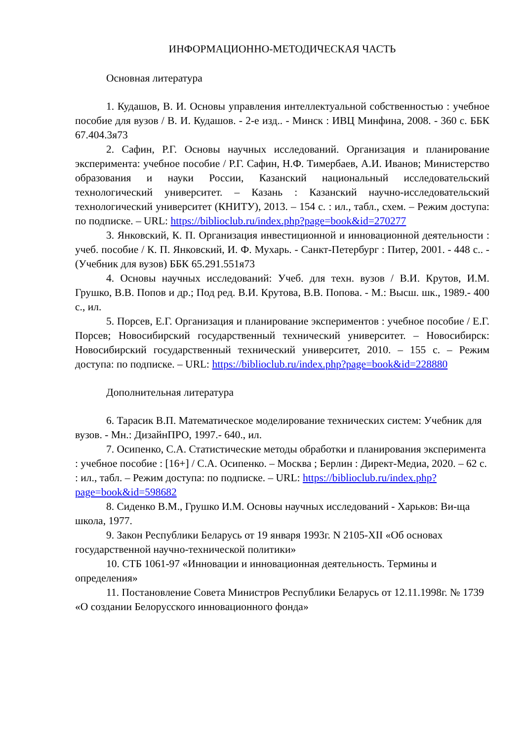ИНФОРМАЦИОННО-МЕТОДИЧЕСКАЯ ЧАСТЬ
Основная литература
1. Кудашов, В. И. Основы управления интеллектуальной собственностью : учебное пособие для вузов / В. И. Кудашов. - 2-е изд.. - Минск : ИВЦ Минфина, 2008. - 360 с. ББК 67.404.3я73
2. Сафин, Р.Г. Основы научных исследований. Организация и планирование эксперимента: учебное пособие / Р.Г. Сафин, Н.Ф. Тимербаев, А.И. Иванов; Министерство образования и науки России, Казанский национальный исследовательский технологический университет. – Казань : Казанский научно-исследовательский технологический университет (КНИТУ), 2013. – 154 с. : ил., табл., схем. – Режим доступа: по подписке. – URL: https://biblioclub.ru/index.php?page=book&id=270277
3. Янковский, К. П. Организация инвестиционной и инновационной деятельности : учеб. пособие / К. П. Янковский, И. Ф. Мухарь. - Санкт-Петербург : Питер, 2001. - 448 с.. - (Учебник для вузов) ББК 65.291.551я73
4. Основы научных исследований: Учеб. для техн. вузов / В.И. Крутов, И.М. Грушко, В.В. Попов и др.; Под ред. В.И. Крутова, В.В. Попова. - М.: Высш. шк., 1989.- 400 с., ил.
5. Порсев, Е.Г. Организация и планирование экспериментов : учебное пособие / Е.Г. Порсев; Новосибирский государственный технический университет. – Новосибирск: Новосибирский государственный технический университет, 2010. – 155 с. – Режим доступа: по подписке. – URL: https://biblioclub.ru/index.php?page=book&id=228880
Дополнительная литература
6. Тарасик В.П. Математическое моделирование технических систем: Учебник для вузов. - Мн.: ДизайнПРО, 1997.- 640., ил.
7. Осипенко, С.А. Статистические методы обработки и планирования эксперимента : учебное пособие : [16+] / С.А. Осипенко. – Москва ; Берлин : Директ-Медиа, 2020. – 62 с. : ил., табл. – Режим доступа: по подписке. – URL: https://biblioclub.ru/index.php?page=book&id=598682
8. Сиденко В.М., Грушко И.М. Основы научных исследований - Харьков: Ви-ща школа, 1977.
9. Закон Республики Беларусь от 19 января 1993г. N 2105-XII «Об основах государственной научно-технической политики»
10. СТБ 1061-97 «Инновации и инновационная деятельность. Термины и определения»
11. Постановление Совета Министров Республики Беларусь от 12.11.1998г. № 1739 «О создании Белорусского инновационного фонда»